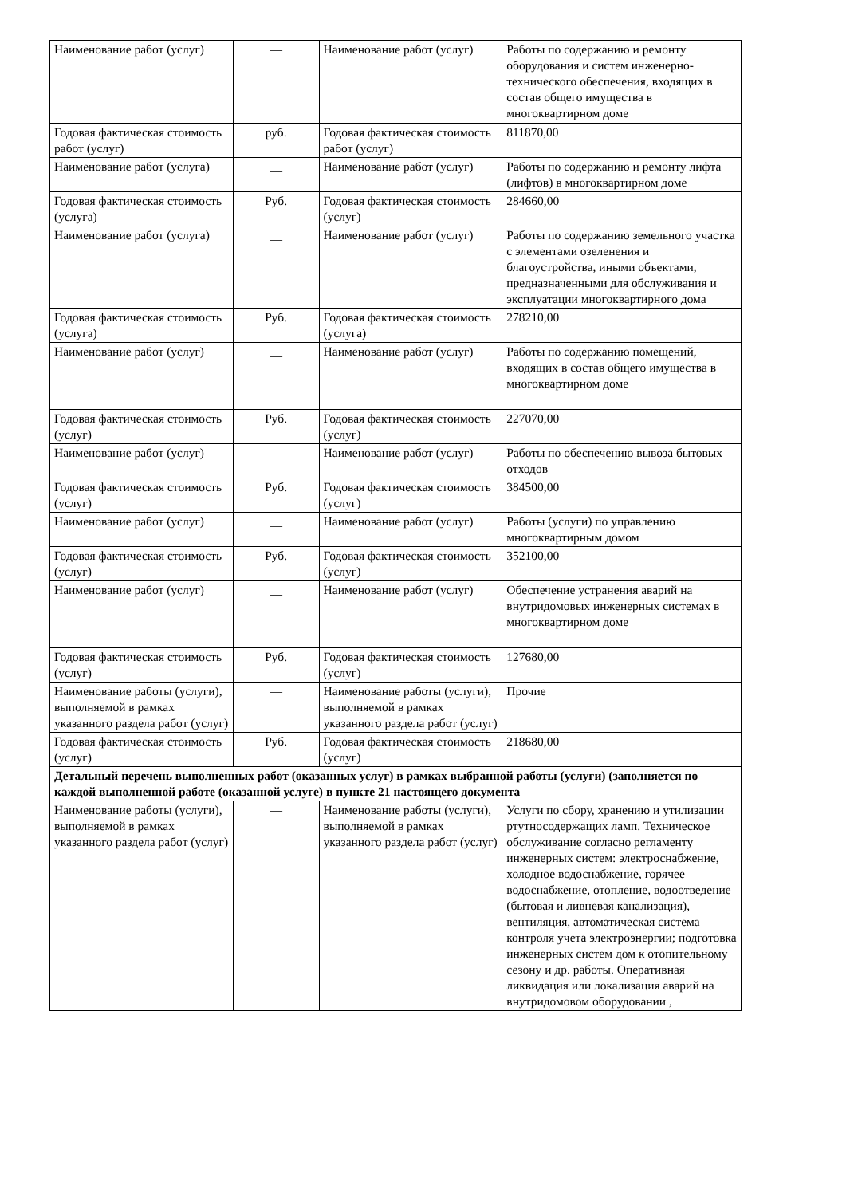| Наименование работ (услуг) | — | Наименование работ (услуг) | Работы по содержанию и ремонту оборудования и систем инженерно-технического обеспечения, входящих в состав общего имущества в многоквартирном доме |
| Годовая фактическая стоимость работ (услуг) | руб. | Годовая фактическая стоимость работ (услуг) | 811870,00 |
| Наименование работ (услуга) | __ | Наименование работ (услуг) | Работы по содержанию и ремонту лифта (лифтов) в многоквартирном доме |
| Годовая фактическая стоимость (услуга) | Руб. | Годовая фактическая стоимость (услуг) | 284660,00 |
| Наименование работ (услуга) | __ | Наименование работ (услуг) | Работы по содержанию земельного участка с элементами озеленения и благоустройства, иными объектами, предназначенными для обслуживания и эксплуатации многоквартирного дома |
| Годовая фактическая стоимость (услуга) | Руб. | Годовая фактическая стоимость (услуга) | 278210,00 |
| Наименование работ (услуг) | __ | Наименование работ (услуг) | Работы по содержанию помещений, входящих в состав общего имущества в многоквартирном доме |
| Годовая фактическая стоимость (услуг) | Руб. | Годовая фактическая стоимость (услуг) | 227070,00 |
| Наименование работ (услуг) | __ | Наименование работ (услуг) | Работы по обеспечению вывоза бытовых отходов |
| Годовая фактическая стоимость (услуг) | Руб. | Годовая фактическая стоимость (услуг) | 384500,00 |
| Наименование работ (услуг) | __ | Наименование работ (услуг) | Работы (услуги) по управлению многоквартирным домом |
| Годовая фактическая стоимость (услуг) | Руб. | Годовая фактическая стоимость (услуг) | 352100,00 |
| Наименование работ (услуг) | __ | Наименование работ (услуг) | Обеспечение устранения аварий на внутридомовых инженерных системах в многоквартирном доме |
| Годовая фактическая стоимость (услуг) | Руб. | Годовая фактическая стоимость (услуг) | 127680,00 |
| Наименование работы (услуги), выполняемой в рамках указанного раздела работ (услуг) | — | Наименование работы (услуги), выполняемой в рамках указанного раздела работ (услуг) | Прочие |
| Годовая фактическая стоимость (услуг) | Руб. | Годовая фактическая стоимость (услуг) | 218680,00 |
| Детальный перечень выполненных работ (оказанных услуг) в рамках выбранной работы (услуги) (заполняется по каждой выполненной работе (оказанной услуге) в пункте 21 настоящего документа | | | |
| Наименование работы (услуги), выполняемой в рамках указанного раздела работ (услуг) | — | Наименование работы (услуги), выполняемой в рамках указанного раздела работ (услуг) | Услуги по сбору, хранению и утилизации ртутносодержащих ламп. Техническое обслуживание согласно регламенту инженерных систем: электроснабжение, холодное водоснабжение, горячее водоснабжение, отопление, водоотведение (бытовая и ливневая канализация), вентиляция, автоматическая система контроля учета электроэнергии; подготовка инженерных систем дом к отопительному сезону и др. работы. Оперативная ликвидация или локализация аварий на внутридомовом оборудовании , |